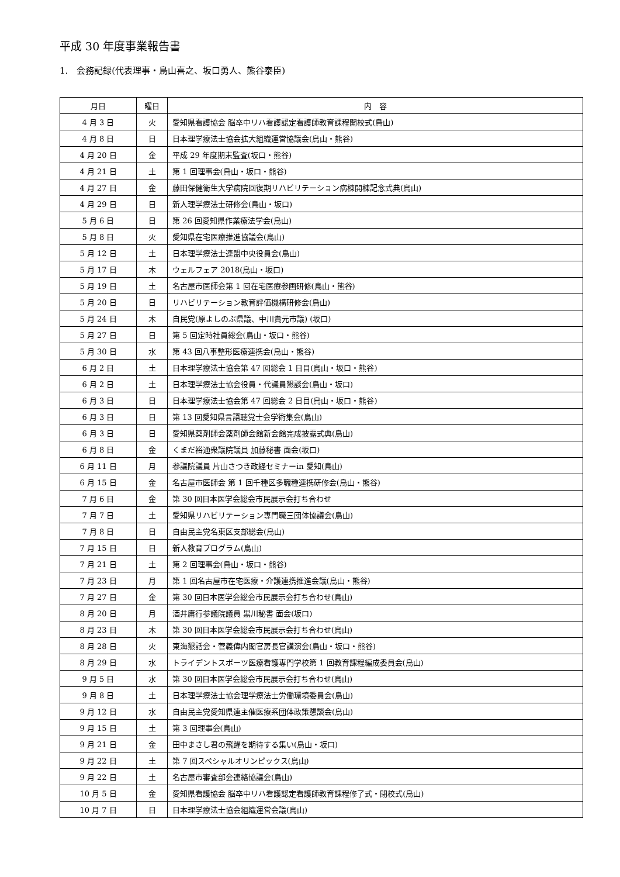平成 30 年度事業報告書
1.　会務記録(代表理事・鳥山喜之、坂口勇人、熊谷泰臣)
| 月日 | 曜日 | 内 容 |
| --- | --- | --- |
| 4 月 3 日 | 火 | 愛知県看護協会 脳卒中リハ看護認定看護師教育課程開校式(鳥山) |
| 4 月 8 日 | 日 | 日本理学療法士協会拡大組織運営協議会(鳥山・熊谷) |
| 4 月 20 日 | 金 | 平成 29 年度期末監査(坂口・熊谷) |
| 4 月 21 日 | 土 | 第 1 回理事会(鳥山・坂口・熊谷) |
| 4 月 27 日 | 金 | 藤田保健衛生大学病院回復期リハビリテーション病棟開棟記念式典(鳥山) |
| 4 月 29 日 | 日 | 新人理学療法士研修会(鳥山・坂口) |
| 5 月 6 日 | 日 | 第 26 回愛知県作業療法学会(鳥山) |
| 5 月 8 日 | 火 | 愛知県在宅医療推進協議会(鳥山) |
| 5 月 12 日 | 土 | 日本理学療法士連盟中央役員会(鳥山) |
| 5 月 17 日 | 木 | ウェルフェア 2018(鳥山・坂口) |
| 5 月 19 日 | 土 | 名古屋市医師会第 1 回在宅医療参画研修(鳥山・熊谷) |
| 5 月 20 日 | 日 | リハビリテーション教育評価機構研修会(鳥山) |
| 5 月 24 日 | 木 | 自民党(原よしのぶ県議、中川貴元市議) (坂口) |
| 5 月 27 日 | 日 | 第 5 回定時社員総会(鳥山・坂口・熊谷) |
| 5 月 30 日 | 水 | 第 43 回八事整形医療連携会(鳥山・熊谷) |
| 6 月 2 日 | 土 | 日本理学療法士協会第 47 回総会 1 日目(鳥山・坂口・熊谷) |
| 6 月 2 日 | 土 | 日本理学療法士協会役員・代議員懇談会(鳥山・坂口) |
| 6 月 3 日 | 日 | 日本理学療法士協会第 47 回総会 2 日目(鳥山・坂口・熊谷) |
| 6 月 3 日 | 日 | 第 13 回愛知県言語聴覚士会学術集会(鳥山) |
| 6 月 3 日 | 日 | 愛知県薬剤師会薬剤師会館新会館完成披露式典(鳥山) |
| 6 月 8 日 | 金 | くまだ裕通衆議院議員 加藤秘書 面会(坂口) |
| 6 月 11 日 | 月 | 参議院議員 片山さつき政経セミナーin 愛知(鳥山) |
| 6 月 15 日 | 金 | 名古屋市医師会 第 1 回千種区多職種連携研修会(鳥山・熊谷) |
| 7 月 6 日 | 金 | 第 30 回日本医学会総会市民展示会打ち合わせ |
| 7 月 7 日 | 土 | 愛知県リハビリテーション専門職三団体協議会(鳥山) |
| 7 月 8 日 | 日 | 自由民主党名東区支部総会(鳥山) |
| 7 月 15 日 | 日 | 新人教育プログラム(鳥山) |
| 7 月 21 日 | 土 | 第 2 回理事会(鳥山・坂口・熊谷) |
| 7 月 23 日 | 月 | 第 1 回名古屋市在宅医療・介護連携推進会議(鳥山・熊谷) |
| 7 月 27 日 | 金 | 第 30 回日本医学会総会市民展示会打ち合わせ(鳥山) |
| 8 月 20 日 | 月 | 酒井庸行参議院議員 黒川秘書 面会(坂口) |
| 8 月 23 日 | 木 | 第 30 回日本医学会総会市民展示会打ち合わせ(鳥山) |
| 8 月 28 日 | 火 | 東海懇話会・菅義偉内閣官房長官講演会(鳥山・坂口・熊谷) |
| 8 月 29 日 | 水 | トライデントスポーツ医療看護専門学校第 1 回教育課程編成委員会(鳥山) |
| 9 月 5 日 | 水 | 第 30 回日本医学会総会市民展示会打ち合わせ(鳥山) |
| 9 月 8 日 | 土 | 日本理学療法士協会理学療法士労働環境委員会(鳥山) |
| 9 月 12 日 | 水 | 自由民主党愛知県連主催医療系団体政策懇談会(鳥山) |
| 9 月 15 日 | 土 | 第 3 回理事会(鳥山) |
| 9 月 21 日 | 金 | 田中まさし君の飛躍を期待する集い(鳥山・坂口) |
| 9 月 22 日 | 土 | 第 7 回スペシャルオリンピックス(鳥山) |
| 9 月 22 日 | 土 | 名古屋市審査部会連絡協議会(鳥山) |
| 10 月 5 日 | 金 | 愛知県看護協会 脳卒中リハ看護認定看護師教育課程修了式・閉校式(鳥山) |
| 10 月 7 日 | 日 | 日本理学療法士協会組織運営会議(鳥山) |